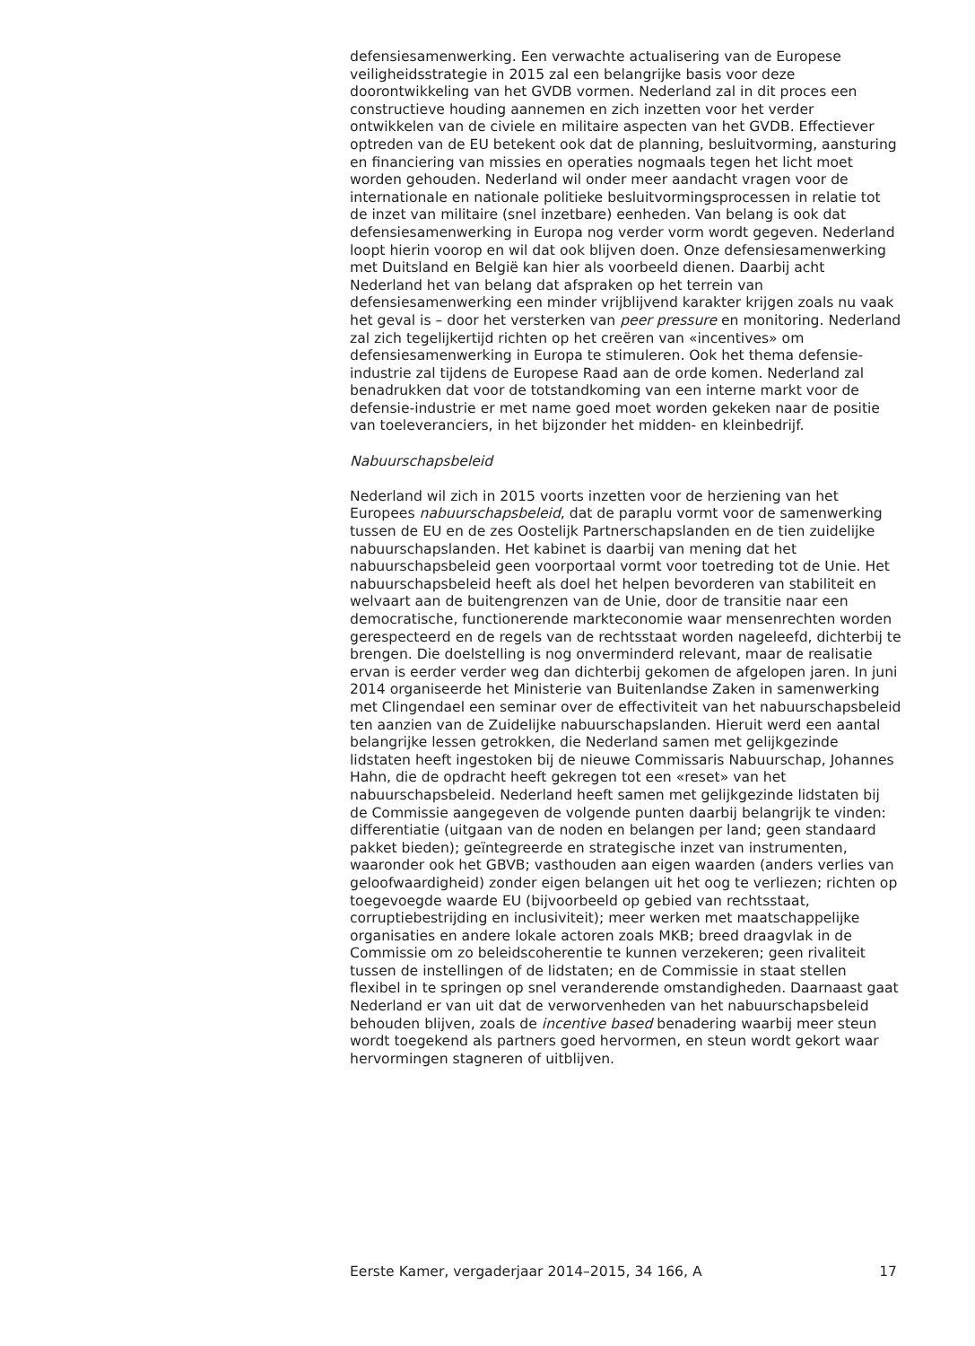defensiesamenwerking. Een verwachte actualisering van de Europese veiligheidsstrategie in 2015 zal een belangrijke basis voor deze doorontwikkeling van het GVDB vormen. Nederland zal in dit proces een constructieve houding aannemen en zich inzetten voor het verder ontwikkelen van de civiele en militaire aspecten van het GVDB. Effectiever optreden van de EU betekent ook dat de planning, besluitvorming, aansturing en financiering van missies en operaties nogmaals tegen het licht moet worden gehouden. Nederland wil onder meer aandacht vragen voor de internationale en nationale politieke besluitvormingsprocessen in relatie tot de inzet van militaire (snel inzetbare) eenheden. Van belang is ook dat defensiesamenwerking in Europa nog verder vorm wordt gegeven. Nederland loopt hierin voorop en wil dat ook blijven doen. Onze defensiesamenwerking met Duitsland en België kan hier als voorbeeld dienen. Daarbij acht Nederland het van belang dat afspraken op het terrein van defensiesamenwerking een minder vrijblijvend karakter krijgen zoals nu vaak het geval is – door het versterken van peer pressure en monitoring. Nederland zal zich tegelijkertijd richten op het creëren van «incentives» om defensiesamenwerking in Europa te stimuleren. Ook het thema defensie-industrie zal tijdens de Europese Raad aan de orde komen. Nederland zal benadrukken dat voor de totstandkoming van een interne markt voor de defensie-industrie er met name goed moet worden gekeken naar de positie van toeleveranciers, in het bijzonder het midden- en kleinbedrijf.
Nabuurschapsbeleid
Nederland wil zich in 2015 voorts inzetten voor de herziening van het Europees nabuurschapsbeleid, dat de paraplu vormt voor de samenwerking tussen de EU en de zes Oostelijk Partnerschapslanden en de tien zuidelijke nabuurschapslanden. Het kabinet is daarbij van mening dat het nabuurschapsbeleid geen voorportaal vormt voor toetreding tot de Unie. Het nabuurschapsbeleid heeft als doel het helpen bevorderen van stabiliteit en welvaart aan de buitengrenzen van de Unie, door de transitie naar een democratische, functionerende markteconomie waar mensenrechten worden gerespecteerd en de regels van de rechtsstaat worden nageleefd, dichterbij te brengen. Die doelstelling is nog onverminderd relevant, maar de realisatie ervan is eerder verder weg dan dichterbij gekomen de afgelopen jaren. In juni 2014 organiseerde het Ministerie van Buitenlandse Zaken in samenwerking met Clingendael een seminar over de effectiviteit van het nabuurschapsbeleid ten aanzien van de Zuidelijke nabuurschapslanden. Hieruit werd een aantal belangrijke lessen getrokken, die Nederland samen met gelijkgezinde lidstaten heeft ingestoken bij de nieuwe Commissaris Nabuurschap, Johannes Hahn, die de opdracht heeft gekregen tot een «reset» van het nabuurschapsbeleid. Nederland heeft samen met gelijkgezinde lidstaten bij de Commissie aangegeven de volgende punten daarbij belangrijk te vinden: differentiatie (uitgaan van de noden en belangen per land; geen standaard pakket bieden); geïntegreerde en strategische inzet van instrumenten, waaronder ook het GBVB; vasthouden aan eigen waarden (anders verlies van geloofwaardigheid) zonder eigen belangen uit het oog te verliezen; richten op toegevoegde waarde EU (bijvoorbeeld op gebied van rechtsstaat, corruptiebestrijding en inclusiviteit); meer werken met maatschappelijke organisaties en andere lokale actoren zoals MKB; breed draagvlak in de Commissie om zo beleidscoherentie te kunnen verzekeren; geen rivaliteit tussen de instellingen of de lidstaten; en de Commissie in staat stellen flexibel in te springen op snel veranderende omstandigheden. Daarnaast gaat Nederland er van uit dat de verworvenheden van het nabuurschapsbeleid behouden blijven, zoals de incentive based benadering waarbij meer steun wordt toegekend als partners goed hervormen, en steun wordt gekort waar hervormingen stagneren of uitblijven.
Eerste Kamer, vergaderjaar 2014–2015, 34 166, A 17